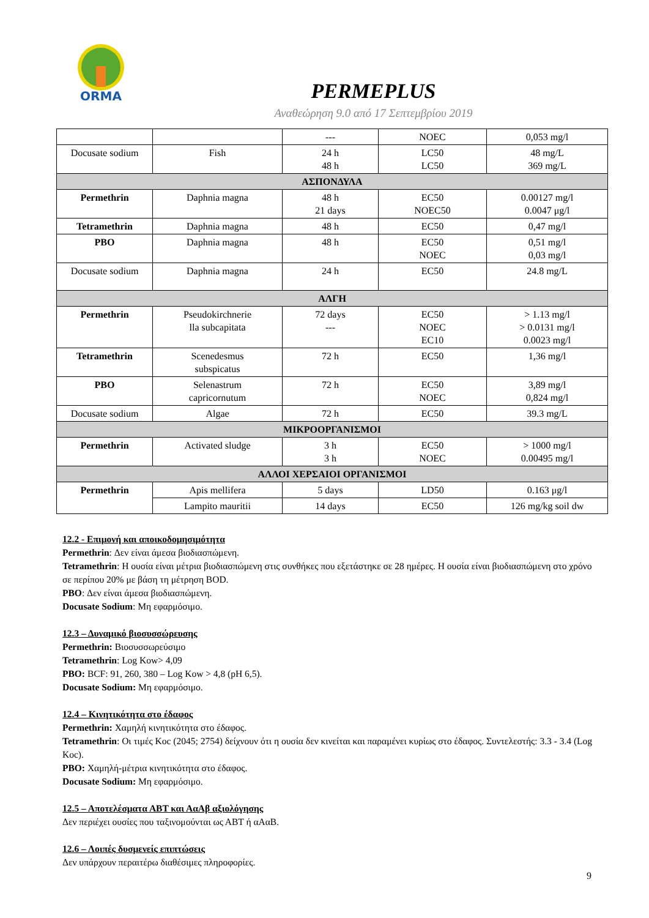ORMA
PERMEPLUS
Αναθεώρηση 9.0 από 17 Σεπτεμβρίου 2019
| | | --- | NOEC | 0,053 mg/l |
| Docusate sodium | Fish | 24 h 48 h | LC50 LC50 | 48 mg/L 369 mg/L |
| ΑΣΠΟΝΔΥΛΑ | | | | |
| Permethrin | Daphnia magna | 48 h 21 days | EC50 NOEC50 | 0.00127 mg/l 0.0047 μg/l |
| Tetramethrin | Daphnia magna | 48 h | EC50 | 0,47 mg/l |
| PBO | Daphnia magna | 48 h | EC50 NOEC | 0,51 mg/l 0,03 mg/l |
| Docusate sodium | Daphnia magna | 24 h | EC50 | 24.8 mg/L |
| ΑΛΓΗ | | | | |
| Permethrin | Pseudokirchnerie lla subcapitata | 72 days --- | EC50 NOEC EC10 | > 1.13 mg/l > 0.0131 mg/l 0.0023 mg/l |
| Tetramethrin | Scenedesmus subspicatus | 72 h | EC50 | 1,36 mg/l |
| PBO | Selenastrum capricornutum | 72 h | EC50 NOEC | 3,89 mg/l 0,824 mg/l |
| Docusate sodium | Algae | 72 h | EC50 | 39.3 mg/L |
| ΜΙΚΡΟΟΡΓΑΝΙΣΜΟΙ | | | | |
| Permethrin | Activated sludge | 3 h 3 h | EC50 NOEC | > 1000 mg/l 0.00495 mg/l |
| ΑΛΛΟΙ ΧΕΡΣΑΙΟΙ ΟΡΓΑΝΙΣΜΟΙ | | | | |
| Permethrin | Apis mellifera | 5 days | LD50 | 0.163 μg/l |
| | Lampito mauritii | 14 days | EC50 | 126 mg/kg soil dw |
12.2 - Επιμονή και αποικοδομησιμότητα
Permethrin: Δεν είναι άμεσα βιοδιασπώμενη.
Tetramethrin: Η ουσία είναι μέτρια βιοδιασπώμενη στις συνθήκες που εξετάστηκε σε 28 ημέρες. Η ουσία είναι βιοδιασπώμενη στο χρόνο σε περίπου 20% με βάση τη μέτρηση BOD.
PBO: Δεν είναι άμεσα βιοδιασπώμενη.
Docusate Sodium: Μη εφαρμόσιμο.
12.3 – Δυναμικό βιοσυσσώρευσης
Permethrin: Βιοσυσσωρεύσιμο
Tetramethrin: Log Kow> 4,09
PBO: BCF: 91, 260, 380 – Log Kow > 4,8 (pH 6,5).
Docusate Sodium: Μη εφαρμόσιμο.
12.4 – Κινητικότητα στο έδαφος
Permethrin: Χαμηλή κινητικότητα στο έδαφος.
Tetramethrin: Οι τιμές Koc (2045; 2754) δείχνουν ότι η ουσία δεν κινείται και παραμένει κυρίως στο έδαφος. Συντελεστής: 3.3 - 3.4 (Log Koc).
PBO: Χαμηλή-μέτρια κινητικότητα στο έδαφος.
Docusate Sodium: Μη εφαρμόσιμο.
12.5 – Αποτελέσματα ΑΒΤ και ΑαΑβ αξιολόγησης
Δεν περιέχει ουσίες που ταξινομούνται ως ΑΒΤ ή αΑαΒ.
12.6 – Λοιπές δυσμενείς επιπτώσεις
Δεν υπάρχουν περαιτέρω διαθέσιμες πληροφορίες.
9